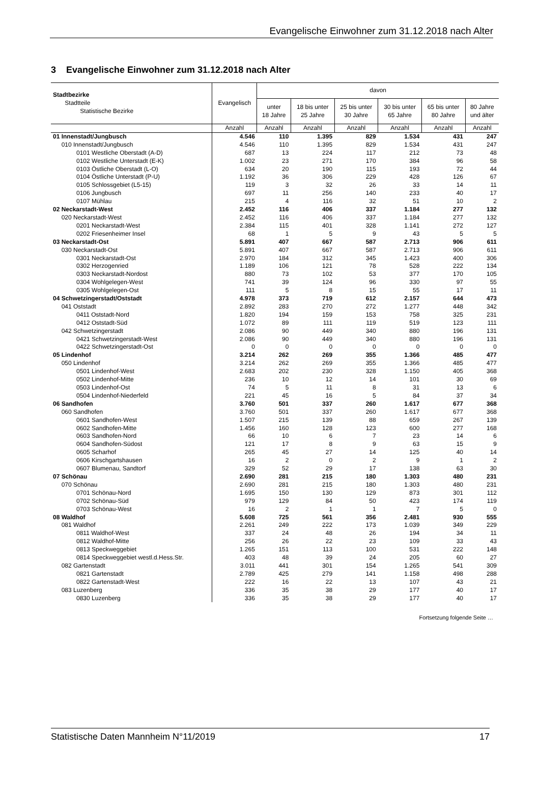Evangelische Einwohner zum 31.12.2018 nach Alter
3 Evangelische Einwohner zum 31.12.2018 nach Alter
| Stadtbezirke Stadtteile Statistische Bezirke | Evangelisch | davon | | | | | |
| --- | --- | --- | --- | --- | --- | --- | --- |
| | | unter 18 Jahre | 18 bis unter 25 Jahre | 25 bis unter 30 Jahre | 30 bis unter 65 Jahre | 65 bis unter 80 Jahre | 80 Jahre und älter |
| | Anzahl | Anzahl | Anzahl | Anzahl | Anzahl | Anzahl | Anzahl |
| 01 Innenstadt/Jungbusch | 4.546 | 110 | 1.395 | 829 | 1.534 | 431 | 247 |
| 010 Innenstadt/Jungbusch | 4.546 | 110 | 1.395 | 829 | 1.534 | 431 | 247 |
| 0101 Westliche Oberstadt (A-D) | 687 | 13 | 224 | 117 | 212 | 73 | 48 |
| 0102 Westliche Unterstadt (E-K) | 1.002 | 23 | 271 | 170 | 384 | 96 | 58 |
| 0103 Östliche Oberstadt (L-O) | 634 | 20 | 190 | 115 | 193 | 72 | 44 |
| 0104 Östliche Unterstadt (P-U) | 1.192 | 36 | 306 | 229 | 428 | 126 | 67 |
| 0105 Schlossgebiet (L5-15) | 119 | 3 | 32 | 26 | 33 | 14 | 11 |
| 0106 Jungbusch | 697 | 11 | 256 | 140 | 233 | 40 | 17 |
| 0107 Mühlau | 215 | 4 | 116 | 32 | 51 | 10 | 2 |
| 02 Neckarstadt-West | 2.452 | 116 | 406 | 337 | 1.184 | 277 | 132 |
| 020 Neckarstadt-West | 2.452 | 116 | 406 | 337 | 1.184 | 277 | 132 |
| 0201 Neckarstadt-West | 2.384 | 115 | 401 | 328 | 1.141 | 272 | 127 |
| 0202 Friesenheimer Insel | 68 | 1 | 5 | 9 | 43 | 5 | 5 |
| 03 Neckarstadt-Ost | 5.891 | 407 | 667 | 587 | 2.713 | 906 | 611 |
| 030 Neckarstadt-Ost | 5.891 | 407 | 667 | 587 | 2.713 | 906 | 611 |
| 0301 Neckarstadt-Ost | 2.970 | 184 | 312 | 345 | 1.423 | 400 | 306 |
| 0302 Herzogenried | 1.189 | 106 | 121 | 78 | 528 | 222 | 134 |
| 0303 Neckarstadt-Nordost | 880 | 73 | 102 | 53 | 377 | 170 | 105 |
| 0304 Wohlgelegen-West | 741 | 39 | 124 | 96 | 330 | 97 | 55 |
| 0305 Wohlgelegen-Ost | 111 | 5 | 8 | 15 | 55 | 17 | 11 |
| 04 Schwetzingerstadt/Oststadt | 4.978 | 373 | 719 | 612 | 2.157 | 644 | 473 |
| 041 Oststadt | 2.892 | 283 | 270 | 272 | 1.277 | 448 | 342 |
| 0411 Oststadt-Nord | 1.820 | 194 | 159 | 153 | 758 | 325 | 231 |
| 0412 Oststadt-Süd | 1.072 | 89 | 111 | 119 | 519 | 123 | 111 |
| 042 Schwetzingerstadt | 2.086 | 90 | 449 | 340 | 880 | 196 | 131 |
| 0421 Schwetzingerstadt-West | 2.086 | 90 | 449 | 340 | 880 | 196 | 131 |
| 0422 Schwetzingerstadt-Ost | 0 | 0 | 0 | 0 | 0 | 0 | 0 |
| 05 Lindenhof | 3.214 | 262 | 269 | 355 | 1.366 | 485 | 477 |
| 050 Lindenhof | 3.214 | 262 | 269 | 355 | 1.366 | 485 | 477 |
| 0501 Lindenhof-West | 2.683 | 202 | 230 | 328 | 1.150 | 405 | 368 |
| 0502 Lindenhof-Mitte | 236 | 10 | 12 | 14 | 101 | 30 | 69 |
| 0503 Lindenhof-Ost | 74 | 5 | 11 | 8 | 31 | 13 | 6 |
| 0504 Lindenhof-Niederfeld | 221 | 45 | 16 | 5 | 84 | 37 | 34 |
| 06 Sandhofen | 3.760 | 501 | 337 | 260 | 1.617 | 677 | 368 |
| 060 Sandhofen | 3.760 | 501 | 337 | 260 | 1.617 | 677 | 368 |
| 0601 Sandhofen-West | 1.507 | 215 | 139 | 88 | 659 | 267 | 139 |
| 0602 Sandhofen-Mitte | 1.456 | 160 | 128 | 123 | 600 | 277 | 168 |
| 0603 Sandhofen-Nord | 66 | 10 | 6 | 7 | 23 | 14 | 6 |
| 0604 Sandhofen-Südost | 121 | 17 | 8 | 9 | 63 | 15 | 9 |
| 0605 Scharhof | 265 | 45 | 27 | 14 | 125 | 40 | 14 |
| 0606 Kirschgartshausen | 16 | 2 | 0 | 2 | 9 | 1 | 2 |
| 0607 Blumenau, Sandtorf | 329 | 52 | 29 | 17 | 138 | 63 | 30 |
| 07 Schönau | 2.690 | 281 | 215 | 180 | 1.303 | 480 | 231 |
| 070 Schönau | 2.690 | 281 | 215 | 180 | 1.303 | 480 | 231 |
| 0701 Schönau-Nord | 1.695 | 150 | 130 | 129 | 873 | 301 | 112 |
| 0702 Schönau-Süd | 979 | 129 | 84 | 50 | 423 | 174 | 119 |
| 0703 Schönau-West | 16 | 2 | 1 | 1 | 7 | 5 | 0 |
| 08 Waldhof | 5.608 | 725 | 561 | 356 | 2.481 | 930 | 555 |
| 081 Waldhof | 2.261 | 249 | 222 | 173 | 1.039 | 349 | 229 |
| 0811 Waldhof-West | 337 | 24 | 48 | 26 | 194 | 34 | 11 |
| 0812 Waldhof-Mitte | 256 | 26 | 22 | 23 | 109 | 33 | 43 |
| 0813 Speckweggebiet | 1.265 | 151 | 113 | 100 | 531 | 222 | 148 |
| 0814 Speckweggebiet westl.d.Hess.Str. | 403 | 48 | 39 | 24 | 205 | 60 | 27 |
| 082 Gartenstadt | 3.011 | 441 | 301 | 154 | 1.265 | 541 | 309 |
| 0821 Gartenstadt | 2.789 | 425 | 279 | 141 | 1.158 | 498 | 288 |
| 0822 Gartenstadt-West | 222 | 16 | 22 | 13 | 107 | 43 | 21 |
| 083 Luzenberg | 336 | 35 | 38 | 29 | 177 | 40 | 17 |
| 0830 Luzenberg | 336 | 35 | 38 | 29 | 177 | 40 | 17 |
Fortsetzung folgende Seite …
Statistische Daten Mannheim N°11/2019 17